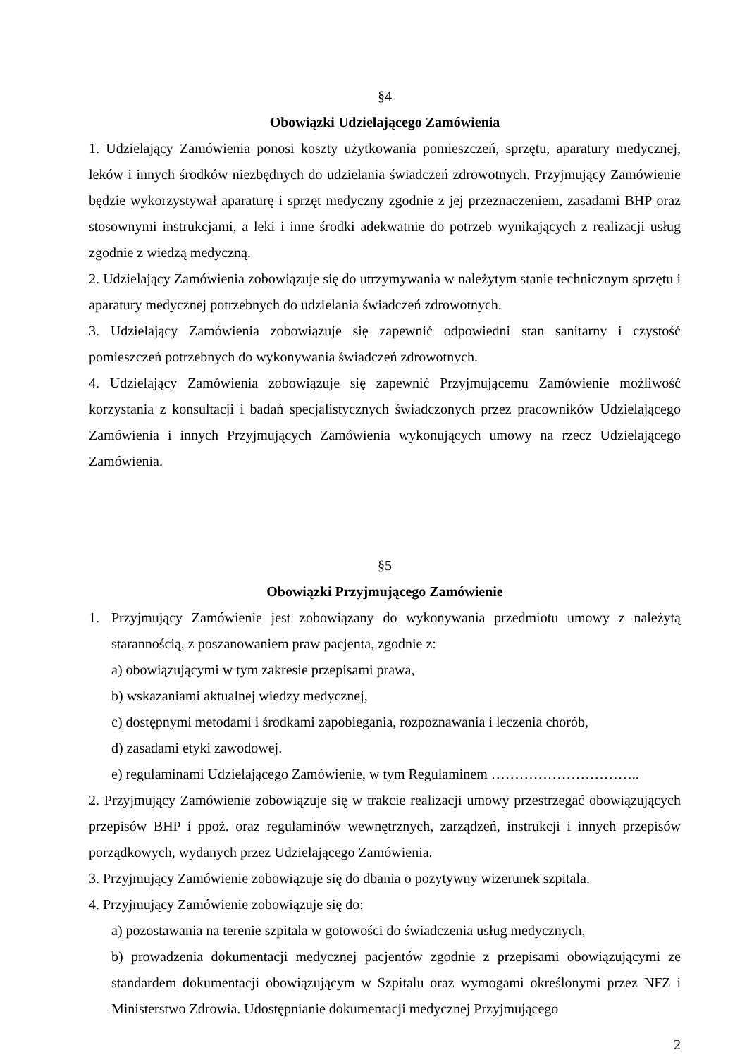§4
Obowiązki Udzielającego Zamówienia
1. Udzielający Zamówienia ponosi koszty użytkowania pomieszczeń, sprzętu, aparatury medycznej, leków i innych środków niezbędnych do udzielania świadczeń zdrowotnych. Przyjmujący Zamówienie będzie wykorzystywał aparaturę i sprzęt medyczny zgodnie z jej przeznaczeniem, zasadami BHP oraz stosownymi instrukcjami, a leki i inne środki adekwatnie do potrzeb wynikających z realizacji usług zgodnie z wiedzą medyczną.
2. Udzielający Zamówienia zobowiązuje się do utrzymywania w należytym stanie technicznym sprzętu i aparatury medycznej potrzebnych do udzielania świadczeń zdrowotnych.
3. Udzielający Zamówienia zobowiązuje się zapewnić odpowiedni stan sanitarny i czystość pomieszczeń potrzebnych do wykonywania świadczeń zdrowotnych.
4. Udzielający Zamówienia zobowiązuje się zapewnić Przyjmującemu Zamówienie możliwość korzystania z konsultacji i badań specjalistycznych świadczonych przez pracowników Udzielającego Zamówienia i innych Przyjmujących Zamówienia wykonujących umowy na rzecz Udzielającego Zamówienia.
§5
Obowiązki Przyjmującego Zamówienie
1. Przyjmujący Zamówienie jest zobowiązany do wykonywania przedmiotu umowy z należytą starannością, z poszanowaniem praw pacjenta, zgodnie z:
a) obowiązującymi w tym zakresie przepisami prawa,
b) wskazaniami aktualnej wiedzy medycznej,
c) dostępnymi metodami i środkami zapobiegania, rozpoznawania i leczenia chorób,
d) zasadami etyki zawodowej.
e) regulaminami Udzielającego Zamówienie, w tym Regulaminem …………………………..
2. Przyjmujący Zamówienie zobowiązuje się w trakcie realizacji umowy przestrzegać obowiązujących przepisów BHP i ppoż. oraz regulaminów wewnętrznych, zarządzeń, instrukcji i innych przepisów porządkowych, wydanych przez Udzielającego Zamówienia.
3. Przyjmujący Zamówienie zobowiązuje się do dbania o pozytywny wizerunek szpitala.
4. Przyjmujący Zamówienie zobowiązuje się do:
a) pozostawania na terenie szpitala w gotowości do świadczenia usług medycznych,
b) prowadzenia dokumentacji medycznej pacjentów zgodnie z przepisami obowiązującymi ze standardem dokumentacji obowiązującym w Szpitalu oraz wymogami określonymi przez NFZ i Ministerstwo Zdrowia. Udostępnianie dokumentacji medycznej Przyjmującego
2